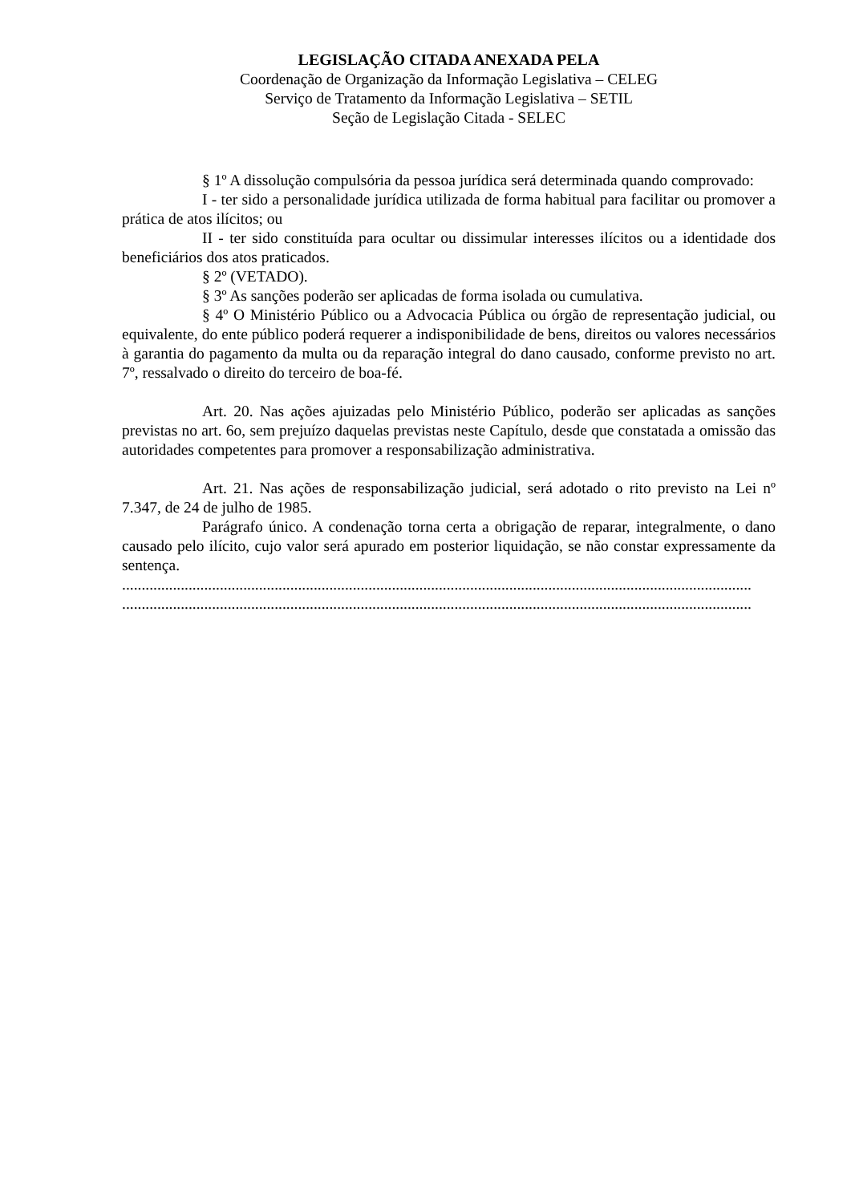LEGISLAÇÃO CITADA ANEXADA PELA
Coordenação de Organização da Informação Legislativa – CELEG
Serviço de Tratamento da Informação Legislativa – SETIL
Seção de Legislação Citada - SELEC
§ 1º A dissolução compulsória da pessoa jurídica será determinada quando comprovado:
I - ter sido a personalidade jurídica utilizada de forma habitual para facilitar ou promover a prática de atos ilícitos; ou
II - ter sido constituída para ocultar ou dissimular interesses ilícitos ou a identidade dos beneficiários dos atos praticados.
§ 2º (VETADO).
§ 3º As sanções poderão ser aplicadas de forma isolada ou cumulativa.
§ 4º O Ministério Público ou a Advocacia Pública ou órgão de representação judicial, ou equivalente, do ente público poderá requerer a indisponibilidade de bens, direitos ou valores necessários à garantia do pagamento da multa ou da reparação integral do dano causado, conforme previsto no art. 7º, ressalvado o direito do terceiro de boa-fé.
Art. 20. Nas ações ajuizadas pelo Ministério Público, poderão ser aplicadas as sanções previstas no art. 6o, sem prejuízo daquelas previstas neste Capítulo, desde que constatada a omissão das autoridades competentes para promover a responsabilização administrativa.
Art. 21. Nas ações de responsabilização judicial, será adotado o rito previsto na Lei nº 7.347, de 24 de julho de 1985.
Parágrafo único. A condenação torna certa a obrigação de reparar, integralmente, o dano causado pelo ilícito, cujo valor será apurado em posterior liquidação, se não constar expressamente da sentença.
.................................................................................................................................................................
.................................................................................................................................................................